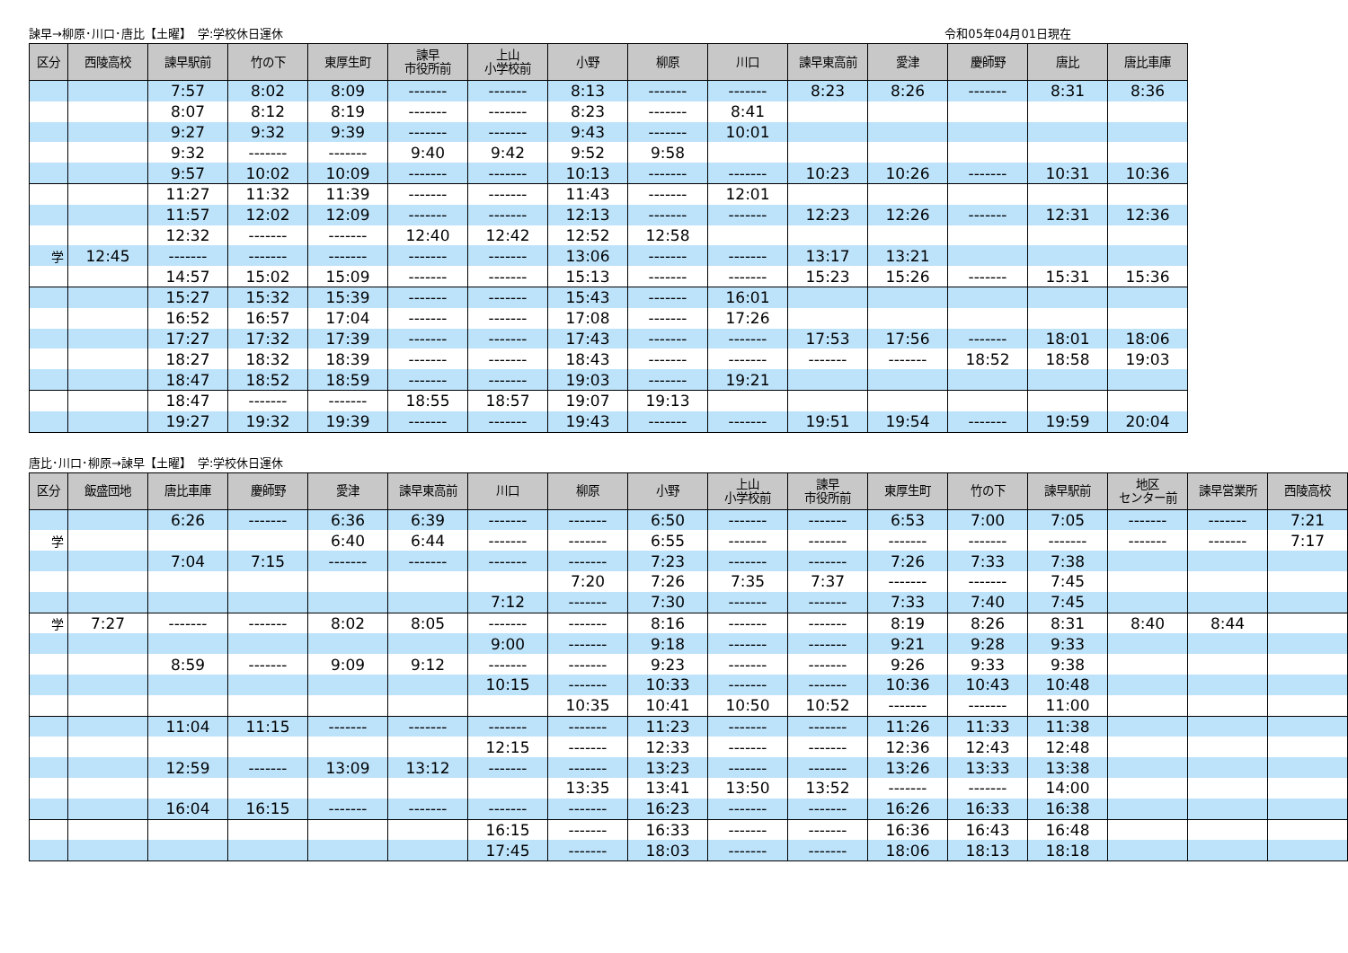諫早→柳原･川口･唐比【土曜】　学:学校休日運休 令和05年04月01日現在
| 区分 | 西陵高校 | 諫早駅前 | 竹の下 | 東厚生町 | 諫早 市役所前 | 上山 小学校前 | 小野 | 柳原 | 川口 | 諫早東高前 | 愛津 | 慶師野 | 唐比 | 唐比車庫 |
| --- | --- | --- | --- | --- | --- | --- | --- | --- | --- | --- | --- | --- | --- | --- |
| | | 7:57 | 8:02 | 8:09 | ------- | ------- | 8:13 | ------- | ------- | 8:23 | 8:26 | ------- | 8:31 | 8:36 |
| | | 8:07 | 8:12 | 8:19 | ------- | ------- | 8:23 | ------- | 8:41 | | | | | |
| | | 9:27 | 9:32 | 9:39 | ------- | ------- | 9:43 | ------- | 10:01 | | | | | |
| | | 9:32 | ------- | ------- | 9:40 | 9:42 | 9:52 | 9:58 | | | | | | |
| | | 9:57 | 10:02 | 10:09 | ------- | ------- | 10:13 | ------- | ------- | 10:23 | 10:26 | ------- | 10:31 | 10:36 |
| | | 11:27 | 11:32 | 11:39 | ------- | ------- | 11:43 | ------- | 12:01 | | | | | |
| | | 11:57 | 12:02 | 12:09 | ------- | ------- | 12:13 | ------- | ------- | 12:23 | 12:26 | ------- | 12:31 | 12:36 |
| | | 12:32 | ------- | ------- | 12:40 | 12:42 | 12:52 | 12:58 | | | | | | |
| 学 | 12:45 | ------- | ------- | ------- | ------- | ------- | 13:06 | ------- | ------- | 13:17 | 13:21 | | | |
| | | 14:57 | 15:02 | 15:09 | ------- | ------- | 15:13 | ------- | ------- | 15:23 | 15:26 | ------- | 15:31 | 15:36 |
| | | 15:27 | 15:32 | 15:39 | ------- | ------- | 15:43 | ------- | 16:01 | | | | | |
| | | 16:52 | 16:57 | 17:04 | ------- | ------- | 17:08 | ------- | 17:26 | | | | | |
| | | 17:27 | 17:32 | 17:39 | ------- | ------- | 17:43 | ------- | ------- | 17:53 | 17:56 | ------- | 18:01 | 18:06 |
| | | 18:27 | 18:32 | 18:39 | ------- | ------- | 18:43 | ------- | ------- | ------- | ------- | 18:52 | 18:58 | 19:03 |
| | | 18:47 | 18:52 | 18:59 | ------- | ------- | 19:03 | ------- | 19:21 | | | | | |
| | | 18:47 | ------- | ------- | 18:55 | 18:57 | 19:07 | 19:13 | | | | | | |
| | | 19:27 | 19:32 | 19:39 | ------- | ------- | 19:43 | ------- | ------- | 19:51 | 19:54 | ------- | 19:59 | 20:04 |
唐比･川口･柳原→諫早【土曜】　学:学校休日運休
| 区分 | 飯盛団地 | 唐比車庫 | 慶師野 | 愛津 | 諫早東高前 | 川口 | 柳原 | 小野 | 上山 小学校前 | 諫早 市役所前 | 東厚生町 | 竹の下 | 諫早駅前 | 地区 センター前 | 諫早営業所 | 西陵高校 |
| --- | --- | --- | --- | --- | --- | --- | --- | --- | --- | --- | --- | --- | --- | --- | --- | --- |
| | | 6:26 | ------- | 6:36 | 6:39 | ------- | ------- | 6:50 | ------- | ------- | 6:53 | 7:00 | 7:05 | ------- | ------- | 7:21 |
| 学 | | | | 6:40 | 6:44 | ------- | ------- | 6:55 | ------- | ------- | ------- | ------- | ------- | ------- | ------- | 7:17 |
| | | 7:04 | 7:15 | ------- | ------- | ------- | ------- | 7:23 | ------- | ------- | 7:26 | 7:33 | 7:38 | | | |
| | | | | | | | 7:20 | 7:26 | 7:35 | 7:37 | ------- | ------- | 7:45 | | | |
| | | | | | | 7:12 | ------- | 7:30 | ------- | ------- | 7:33 | 7:40 | 7:45 | | | |
| 学 | 7:27 | ------- | ------- | 8:02 | 8:05 | ------- | ------- | 8:16 | ------- | ------- | 8:19 | 8:26 | 8:31 | 8:40 | 8:44 | |
| | | | | | | 9:00 | ------- | 9:18 | ------- | ------- | 9:21 | 9:28 | 9:33 | | | |
| | | 8:59 | ------- | 9:09 | 9:12 | ------- | ------- | 9:23 | ------- | ------- | 9:26 | 9:33 | 9:38 | | | |
| | | | | | | 10:15 | ------- | 10:33 | ------- | ------- | 10:36 | 10:43 | 10:48 | | | |
| | | | | | | | 10:35 | 10:41 | 10:50 | 10:52 | ------- | ------- | 11:00 | | | |
| | | 11:04 | 11:15 | ------- | ------- | ------- | ------- | 11:23 | ------- | ------- | 11:26 | 11:33 | 11:38 | | | |
| | | | | | | 12:15 | ------- | 12:33 | ------- | ------- | 12:36 | 12:43 | 12:48 | | | |
| | | 12:59 | ------- | 13:09 | 13:12 | ------- | ------- | 13:23 | ------- | ------- | 13:26 | 13:33 | 13:38 | | | |
| | | | | | | | 13:35 | 13:41 | 13:50 | 13:52 | ------- | ------- | 14:00 | | | |
| | | 16:04 | 16:15 | ------- | ------- | ------- | ------- | 16:23 | ------- | ------- | 16:26 | 16:33 | 16:38 | | | |
| | | | | | | 16:15 | ------- | 16:33 | ------- | ------- | 16:36 | 16:43 | 16:48 | | | |
| | | | | | | 17:45 | ------- | 18:03 | ------- | ------- | 18:06 | 18:13 | 18:18 | | | |